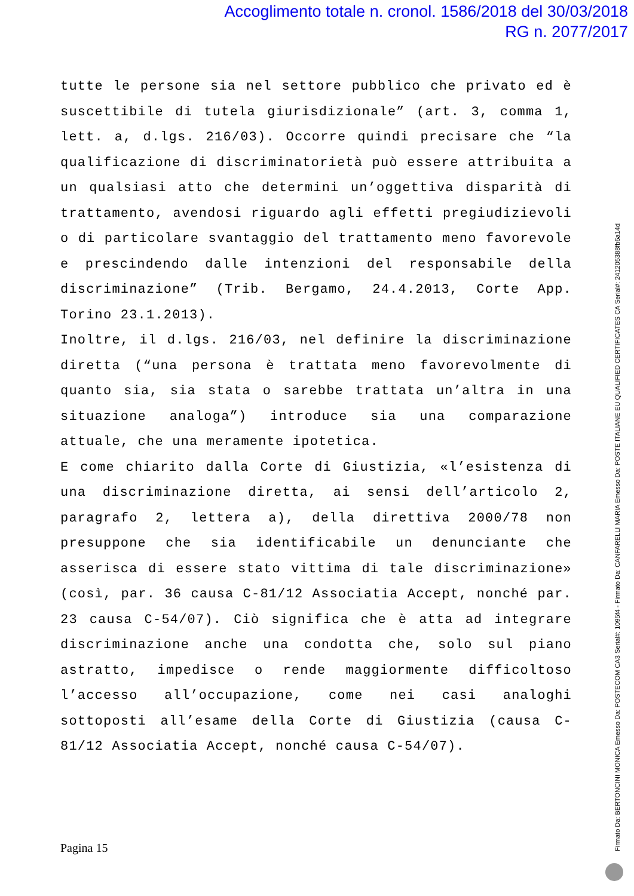Accoglimento totale n. cronol. 1586/2018 del 30/03/2018
RG n. 2077/2017
tutte le persone sia nel settore pubblico che privato ed è suscettibile di tutela giurisdizionale” (art. 3, comma 1, lett. a, d.lgs. 216/03). Occorre quindi precisare che “la qualificazione di discriminatorietà può essere attribuita a un qualsiasi atto che determini un’oggettiva disparità di trattamento, avendosi riguardo agli effetti pregiudizievoli o di particolare svantaggio del trattamento meno favorevole e prescindendo dalle intenzioni del responsabile della discriminazione” (Trib. Bergamo, 24.4.2013, Corte App. Torino 23.1.2013).
Inoltre, il d.lgs. 216/03, nel definire la discriminazione diretta (“una persona è trattata meno favorevolmente di quanto sia, sia stata o sarebbe trattata un’altra in una situazione analoga”) introduce sia una comparazione attuale, che una meramente ipotetica.
E come chiarito dalla Corte di Giustizia, «l’esistenza di una discriminazione diretta, ai sensi dell’articolo 2, paragrafo 2, lettera a), della direttiva 2000/78 non presuppone che sia identificabile un denunciante che asserisca di essere stato vittima di tale discriminazione» (così, par. 36 causa C-81/12 Associatia Accept, nonché par. 23 causa C-54/07). Ciò significa che è atta ad integrare discriminazione anche una condotta che, solo sul piano astratto, impedisce o rende maggiormente difficoltoso l’accesso all’occupazione, come nei casi analoghi sottoposti all’esame della Corte di Giustizia (causa C-81/12 Associatia Accept, nonché causa C-54/07).
Pagina 15 Firmato Da: BERTONCINI MONICA Emesso Da: POSTECOM CA3 Serial#: 1095f4 - Firmato Da: CANFARELLI MARIA Emesso Da: POSTE ITALIANE EU QUALIFIED CERTIFICATES CA Serial#: 241205388fb6a14d